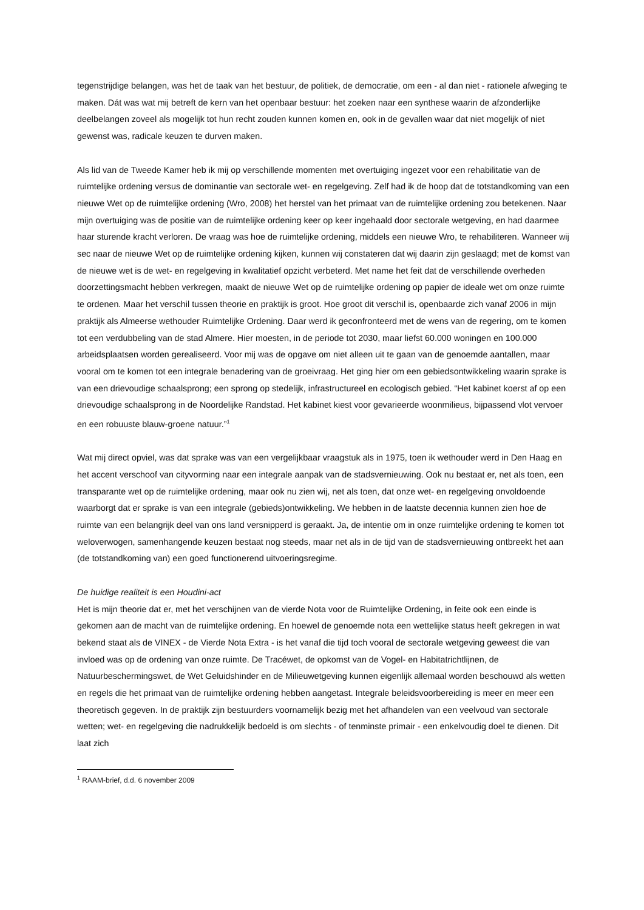tegenstrijdige belangen, was het de taak van het bestuur, de politiek, de democratie, om een - al dan niet - rationele afweging te maken. Dát was wat mij betreft de kern van het openbaar bestuur: het zoeken naar een synthese waarin de afzonderlijke deelbelangen zoveel als mogelijk tot hun recht zouden kunnen komen en, ook in de gevallen waar dat niet mogelijk of niet gewenst was, radicale keuzen te durven maken.
Als lid van de Tweede Kamer heb ik mij op verschillende momenten met overtuiging ingezet voor een rehabilitatie van de ruimtelijke ordening versus de dominantie van sectorale wet- en regelgeving. Zelf had ik de hoop dat de totstandkoming van een nieuwe Wet op de ruimtelijke ordening (Wro, 2008) het herstel van het primaat van de ruimtelijke ordening zou betekenen. Naar mijn overtuiging was de positie van de ruimtelijke ordening keer op keer ingehaald door sectorale wetgeving, en had daarmee haar sturende kracht verloren. De vraag was hoe de ruimtelijke ordening, middels een nieuwe Wro, te rehabiliteren. Wanneer wij sec naar de nieuwe Wet op de ruimtelijke ordening kijken, kunnen wij constateren dat wij daarin zijn geslaagd; met de komst van de nieuwe wet is de wet- en regelgeving in kwalitatief opzicht verbeterd. Met name het feit dat de verschillende overheden doorzettingsmacht hebben verkregen, maakt de nieuwe Wet op de ruimtelijke ordening op papier de ideale wet om onze ruimte te ordenen. Maar het verschil tussen theorie en praktijk is groot. Hoe groot dit verschil is, openbaarde zich vanaf 2006 in mijn praktijk als Almeerse wethouder Ruimtelijke Ordening. Daar werd ik geconfronteerd met de wens van de regering, om te komen tot een verdubbeling van de stad Almere. Hier moesten, in de periode tot 2030, maar liefst 60.000 woningen en 100.000 arbeidsplaatsen worden gerealiseerd. Voor mij was de opgave om niet alleen uit te gaan van de genoemde aantallen, maar vooral om te komen tot een integrale benadering van de groeivraag. Het ging hier om een gebiedsontwikkeling waarin sprake is van een drievoudige schaalsprong; een sprong op stedelijk, infrastructureel en ecologisch gebied. “Het kabinet koerst af op een drievoudige schaalsprong in de Noordelijke Randstad. Het kabinet kiest voor gevarieerde woonmilieus, bijpassend vlot vervoer en een robuuste blauw-groene natuur.”<sup>1</sup>
Wat mij direct opviel, was dat sprake was van een vergelijkbaar vraagstuk als in 1975, toen ik wethouder werd in Den Haag en het accent verschoof van cityvorming naar een integrale aanpak van de stadsvernieuwing. Ook nu bestaat er, net als toen, een transparante wet op de ruimtelijke ordening, maar ook nu zien wij, net als toen, dat onze wet- en regelgeving onvoldoende waarborgt dat er sprake is van een integrale (gebieds)ontwikkeling. We hebben in de laatste decennia kunnen zien hoe de ruimte van een belangrijk deel van ons land versnipperd is geraakt. Ja, de intentie om in onze ruimtelijke ordening te komen tot weloverwogen, samenhangende keuzen bestaat nog steeds, maar net als in de tijd van de stadsvernieuwing ontbreekt het aan (de totstandkoming van) een goed functionerend uitvoeringsregime.
De huidige realiteit is een Houdini-act
Het is mijn theorie dat er, met het verschijnen van de vierde Nota voor de Ruimtelijke Ordening, in feite ook een einde is gekomen aan de macht van de ruimtelijke ordening. En hoewel de genoemde nota een wettelijke status heeft gekregen in wat bekend staat als de VINEX - de Vierde Nota Extra - is het vanaf die tijd toch vooral de sectorale wetgeving geweest die van invloed was op de ordening van onze ruimte. De Tracéwet, de opkomst van de Vogel- en Habitatrichtlijnen, de Natuurbeschermingswet, de Wet Geluidshinder en de Milieuwetgeving kunnen eigenlijk allemaal worden beschouwd als wetten en regels die het primaat van de ruimtelijke ordening hebben aangetast. Integrale beleidsvoorbereiding is meer en meer een theoretisch gegeven. In de praktijk zijn bestuurders voornamelijk bezig met het afhandelen van een veelvoud van sectorale wetten; wet- en regelgeving die nadrukkelijk bedoeld is om slechts - of tenminste primair - een enkelvoudig doel te dienen. Dit laat zich
<sup>1</sup> RAAM-brief, d.d. 6 november 2009